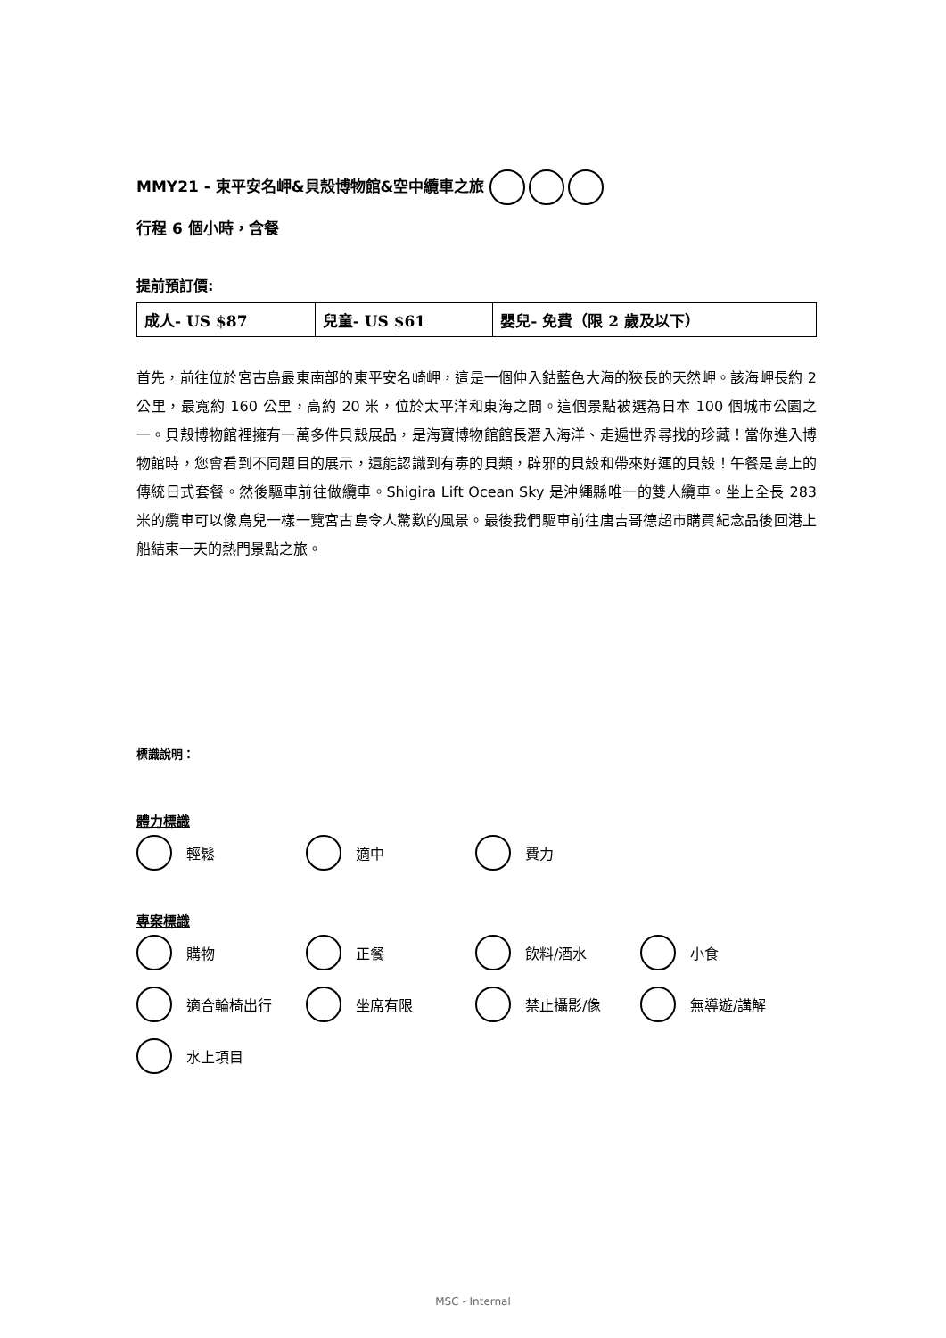MMY21 - 東平安名岬&貝殼博物館&空中纜車之旅
行程 6 個小時，含餐
提前預訂價:
| 成人- US $87 | 兒童- US $61 | 嬰兒- 免費（限 2 歲及以下） |
首先，前往位於宮古島最東南部的東平安名崎岬，這是一個伸入鈷藍色大海的狹長的天然岬。該海岬長約 2 公里，最寬約 160 公里，高約 20 米，位於太平洋和東海之間。這個景點被選為日本 100 個城市公園之一。貝殼博物館裡擁有一萬多件貝殼展品，是海寶博物館館長潛入海洋、走遍世界尋找的珍藏！當你進入博物館時，您會看到不同題目的展示，還能認識到有毒的貝類，辟邪的貝殼和帶來好運的貝殼！午餐是島上的傳統日式套餐。然後驅車前往做纜車。Shigira Lift Ocean Sky 是沖繩縣唯一的雙人纜車。坐上全長 283 米的纜車可以像鳥兒一樣一覽宮古島令人驚歎的風景。最後我們驅車前往唐吉哥德超市購買紀念品後回港上船結束一天的熱門景點之旅。
標識說明：
體力標識
輕鬆
適中
費力
專案標識
購物
正餐
飲料/酒水
小食
適合輪椅出行
坐席有限
禁止攝影/像
無導遊/講解
水上項目
MSC - Internal